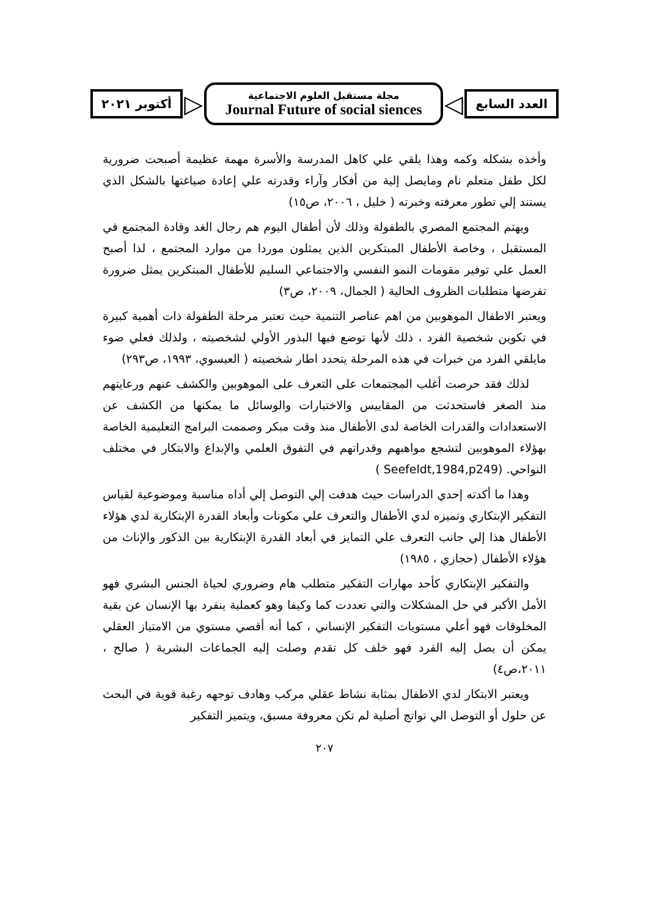العدد السابع
◁
مجلة مستقبل العلوم الاجتماعية
Journal Future of social siences
▷
أكتوبر ٢٠٢١
وأخذه بشكله وكمه وهذا يلقي علي كاهل المدرسة والأسرة مهمة عظيمة أصبحت ضرورية لكل طفل متعلم نام ومايصل إلية من أفكار وآراء وقدرته علي إعادة صياغتها بالشكل الذي يستند إلي تطور معرفته وخبرته ( خليل ، ٢٠٠٦، ص١٥)
ويهتم المجتمع المصري بالطفولة وذلك لأن أطفال اليوم هم رجال الغد وقادة المجتمع في المستقبل ، وخاصة الأطفال المبتكرين الذين يمثلون موردا من موارد المجتمع ، لذا أصبح العمل علي توفير مقومات النمو النفسي والاجتماعي السليم للأطفال المبتكرين يمثل ضرورة تفرضها متطلبات الظروف الحالية ( الجمال، ٢٠٠٩، ص٣)
ويعتبر الاطفال الموهوبين من اهم عناصر التنمية حيث تعتبر مرحلة الطفولة ذات أهمية كبيرة في تكوين شخصية الفرد ، ذلك لأنها توضع فيها البذور الأولي لشخصيته ، ولذلك فعلي ضوء مايلقي الفرد من خبرات في هذه المرحلة يتحدد اطار شخصيته ( العيسوي، ١٩٩٣، ص٢٩٣)
لذلك فقد حرصت أغلب المجتمعات على التعرف على الموهوبين والكشف عنهم ورعايتهم منذ الصغر فاستحدثت من المقاييس والاختبارات والوسائل ما يمكنها من الكشف عن الاستعدادات والقدرات الخاصة لدى الأطفال منذ وقت مبكر وصممت البرامج التعليمية الخاصة بهؤلاء الموهوبين لتشجع مواهبهم وقدراتهم في التفوق العلمي والإبداع والابتكار في مختلف النواحي. ( Seefeldt,1984,p249)
وهذا ما أكدته إحدي الدراسات حيث هدفت إلي التوصل إلي أداه مناسبة وموضوعية لقياس التفكير الإبتكاري وتميزه لدي الأطفال والتعرف علي مكونات وأبعاد القدرة الإبتكارية لدي هؤلاء الأطفال هذا إلي جانب التعرف علي التمايز في أبعاد القدرة الإبتكارية بين الذكور والإناث من هؤلاء الأطفال (حجازي ، ١٩٨٥)
والتفكير الإبتكاري كأحد مهارات التفكير متطلب هام وضروري لحياة الجنس البشري فهو الأمل الأكبر في حل المشكلات والتي تعددت كما وكيفا وهو كعملية ينفرد بها الإنسان عن بقية المخلوقات فهو أعلي مستويات التفكير الإنساني ، كما أنه أقصي مستوي من الامتياز العقلي يمكن أن يصل إليه الفرد فهو خلف كل تقدم وصلت إليه الجماعات البشرية ( صالح ، ٢٠١١،ص٤)
ويعتبر الابتكار لدي الاطفال بمثابة نشاط عقلي مركب وهادف توجهه رغبة قوية في البحث عن حلول أو التوصل الي نواتج أصلية لم تكن معروفة مسبق، ويتميز التفكير
٢٠٧